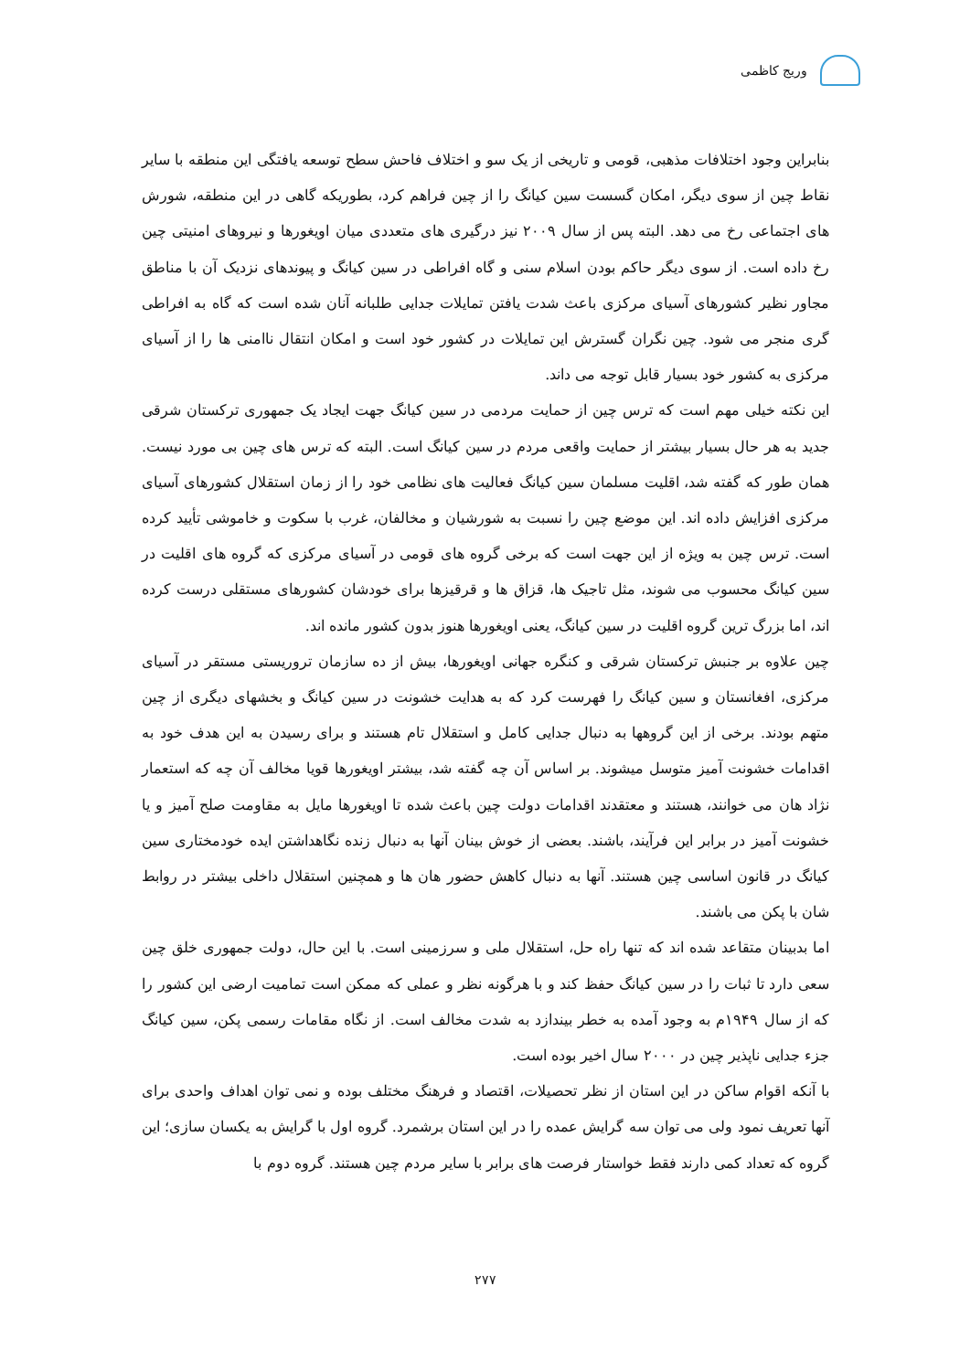وریج کاظمی
بنابراین وجود اختلافات مذهبی، قومی و تاریخی از یک سو و اختلاف فاحش سطح توسعه یافتگی این منطقه با سایر نقاط چین از سوی دیگر، امکان گسست سین کیانگ را از چین فراهم کرد، بطوریکه گاهی در این منطقه، شورش های اجتماعی رخ می دهد. البته پس از سال ۲۰۰۹ نیز درگیری های متعددی میان اویغورها و نیروهای امنیتی چین رخ داده است. از سوی دیگر حاکم بودن اسلام سنی و گاه افراطی در سین کیانگ و پیوندهای نزدیک آن با مناطق مجاور نظیر کشورهای آسیای مرکزی باعث شدت یافتن تمایلات جدایی طلبانه آنان شده است که گاه به افراطی گری منجر می شود. چین نگران گسترش این تمایلات در کشور خود است و امکان انتقال ناامنی ها را از آسیای مرکزی به کشور خود بسیار قابل توجه می داند.
این نکته خیلی مهم است که ترس چین از حمایت مردمی در سین کیانگ جهت ایجاد یک جمهوری ترکستان شرقی جدید به هر حال بسیار بیشتر از حمایت واقعی مردم در سین کیانگ است. البته که ترس های چین بی مورد نیست. همان طور که گفته شد، اقلیت مسلمان سین کیانگ فعالیت های نظامی خود را از زمان استقلال کشورهای آسیای مرکزی افزایش داده اند. این موضع چین را نسبت به شورشیان و مخالفان، غرب با سکوت و خاموشی تأیید کرده است. ترس چین به ویژه از این جهت است که برخی گروه های قومی در آسیای مرکزی که گروه های اقلیت در سین کیانگ محسوب می شوند، مثل تاجیک ها، قزاق ها و قرقیزها برای خودشان کشورهای مستقلی درست کرده اند، اما بزرگ ترین گروه اقلیت در سین کیانگ، یعنی اویغورها هنوز بدون کشور مانده اند.
چین علاوه بر جنبش ترکستان شرقی و کنگره جهانی اویغورها، بیش از ده سازمان تروریستی مستقر در آسیای مرکزی، افغانستان و سین کیانگ را فهرست کرد که به هدایت خشونت در سین کیانگ و بخشهای دیگری از چین متهم بودند. برخی از این گروهها به دنبال جدایی کامل و استقلال تام هستند و برای رسیدن به این هدف خود به اقدامات خشونت آمیز متوسل میشوند. بر اساس آن چه گفته شد، بیشتر اویغورها قویا مخالف آن چه که استعمار نژاد هان می خوانند، هستند و معتقدند اقدامات دولت چین باعث شده تا اویغورها مایل به مقاومت صلح آمیز و یا خشونت آمیز در برابر این فرآیند، باشند. بعضی از خوش بینان آنها به دنبال زنده نگاهداشتن ایده خودمختاری سین کیانگ در قانون اساسی چین هستند. آنها به دنبال کاهش حضور هان ها و همچنین استقلال داخلی بیشتر در روابط شان با پکن می باشند.
اما بدبینان متقاعد شده اند که تنها راه حل، استقلال ملی و سرزمینی است. با این حال، دولت جمهوری خلق چین سعی دارد تا ثبات را در سین کیانگ حفظ کند و با هرگونه نظر و عملی که ممکن است تمامیت ارضی این کشور را که از سال ۱۹۴۹م به وجود آمده به خطر بیندازد به شدت مخالف است. از نگاه مقامات رسمی پکن، سین کیانگ جزء جدایی ناپذیر چین در ۲۰۰۰ سال اخیر بوده است.
با آنکه اقوام ساکن در این استان از نظر تحصیلات، اقتصاد و فرهنگ مختلف بوده و نمی توان اهداف واحدی برای آنها تعریف نمود ولی می توان سه گرایش عمده را در این استان برشمرد. گروه اول با گرایش به یکسان سازی؛ این گروه که تعداد کمی دارند فقط خواستار فرصت های برابر با سایر مردم چین هستند. گروه دوم با
۲۷۷